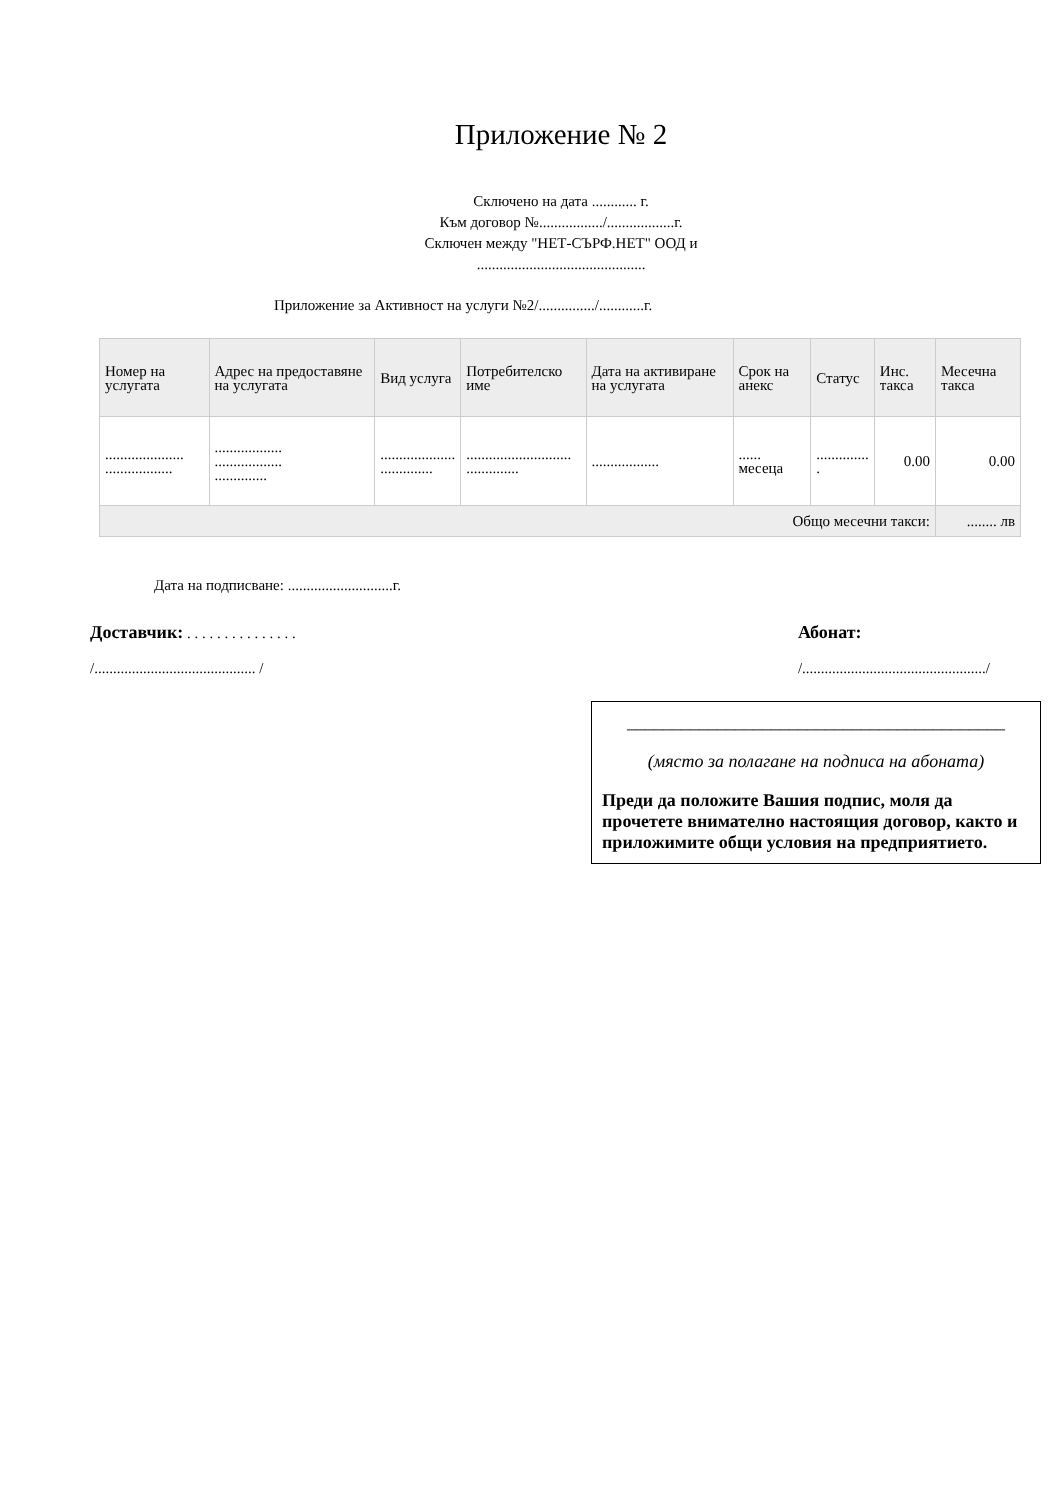Приложение № 2
Сключено на дата ............ г.
Към договор №................./..................г.
Сключен между "НЕТ-СЪРФ.НЕТ" ООД и
.............................................
Приложение за Активност на услуги №2/.............../............г.
| Номер на услугата | Адрес на предоставяне на услугата | Вид услуга | Потребителско име | Дата на активиране на услугата | Срок на анекс | Статус | Инс. такса | Месечна такса |
| --- | --- | --- | --- | --- | --- | --- | --- | --- |
| ..................... .................. | .................. .................. .............. | .................... .............. | ............................ .............. | .................. | ...... месеца | .............. . | 0.00 | 0.00 |
| Общо месечни такси: | | | | | | | | ........ лв |
Дата на подписване: ............................г.
Доставчик: . . . . . . . . . . . . . . .
/........................................... /
Абонат:
/................................................./
__________________________________________
(място за полагане на подписа на абоната)
Преди да положите Вашия подпис, моля да прочетете внимателно настоящия договор, както и приложимите общи условия на предприятието.